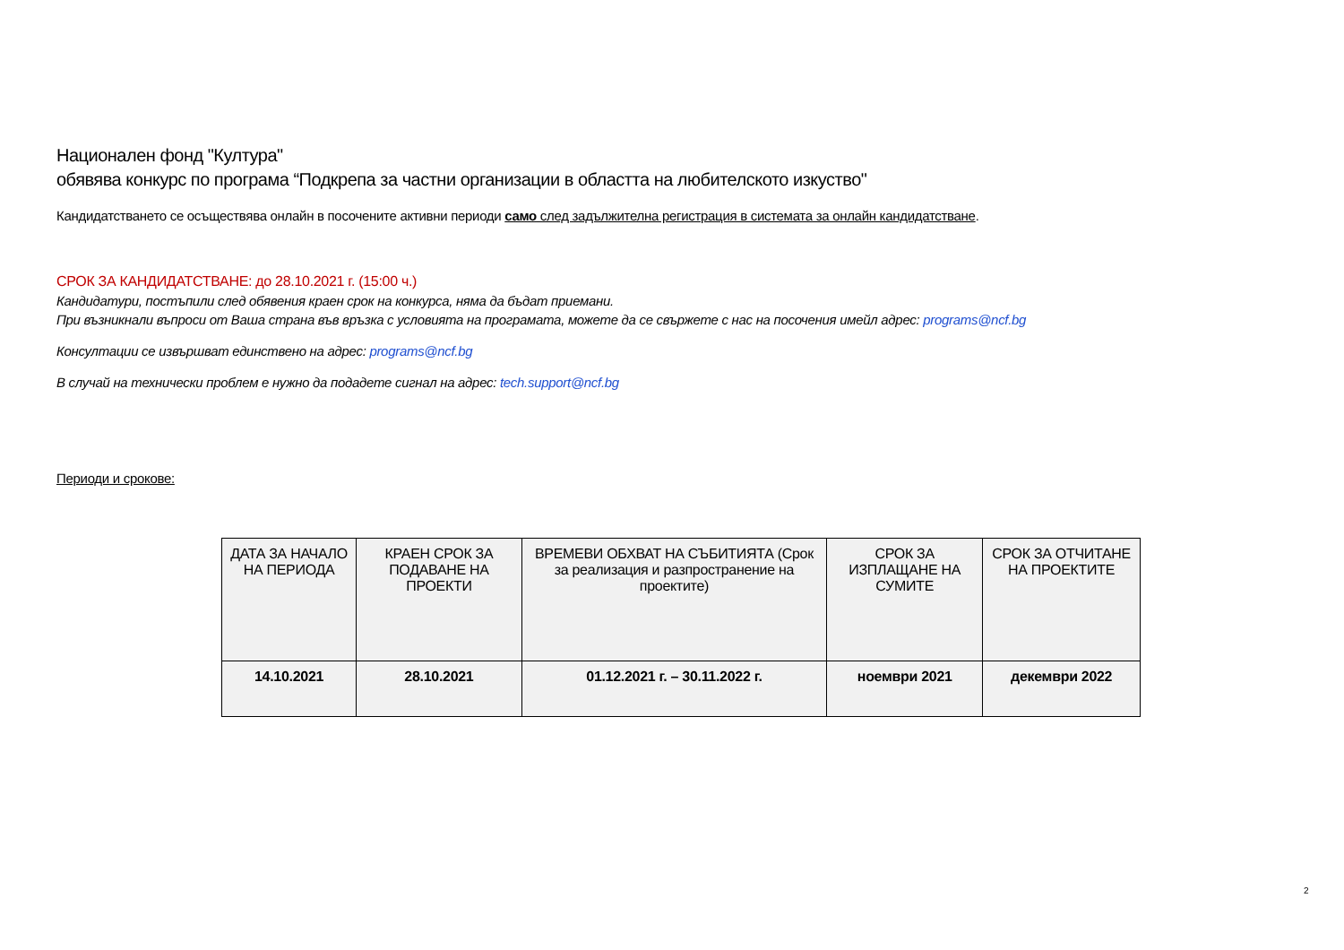Национален фонд "Култура"
обявява конкурс по програма “Подкрепа за частни организации в областта на любителското изкуство"
Кандидатстването се осъществява онлайн в посочените активни периоди само след задължителна регистрация в системата за онлайн кандидатстване.
СРОК ЗА КАНДИДАТСТВАНЕ: до 28.10.2021 г. (15:00 ч.)
Кандидатури, постъпили след обявения краен срок на конкурса, няма да бъдат приемани.
При възникнали въпроси от Ваша страна във връзка с условията на програмата, можете да се свържете с нас на посочения имейл адрес: programs@ncf.bg
Консултации се извършват единствено на адрес: programs@ncf.bg
В случай на технически проблем е нужно да подадете сигнал на адрес: tech.support@ncf.bg
Периоди и срокове:
| ДАТА ЗА НАЧАЛО НА ПЕРИОДА | КРАЕН СРОК ЗА ПОДАВАНЕ НА ПРОЕКТИ | ВРЕМЕВИ ОБХВАТ НА СЪБИТИЯТА (Срок за реализация и разпространение на проектите) | СРОК ЗА ИЗПЛАЩАНЕ НА СУМИТЕ | СРОК ЗА ОТЧИТАНЕ НА ПРОЕКТИТЕ |
| 14.10.2021 | 28.10.2021 | 01.12.2021 г. – 30.11.2022 г. | ноември 2021 | декември 2022 |
2